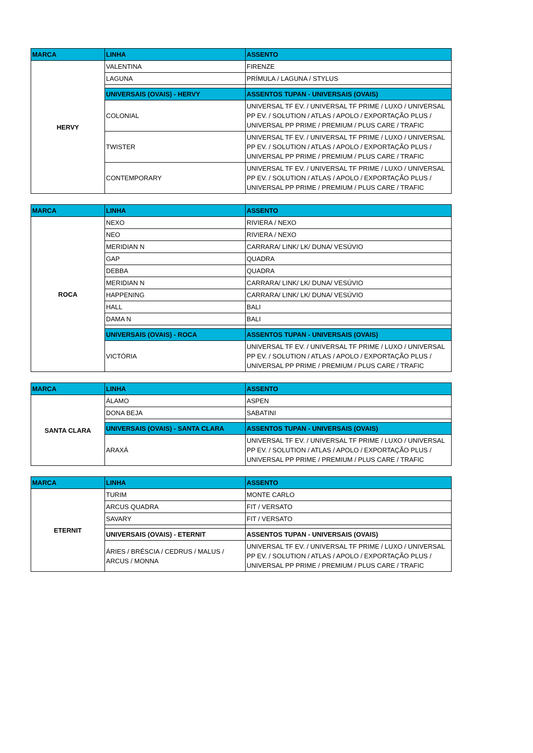| MARCA | LINHA | ASSENTO |
| --- | --- | --- |
| HERVY | VALENTINA | FIRENZE |
| | LAGUNA | PRÍMULA / LAGUNA / STYLUS |
| | UNIVERSAIS (OVAIS) - HERVY | ASSENTOS TUPAN - UNIVERSAIS (OVAIS) |
| | COLONIAL | UNIVERSAL TF EV. / UNIVERSAL TF PRIME / LUXO / UNIVERSAL PP EV. / SOLUTION / ATLAS / APOLO / EXPORTAÇÃO PLUS / UNIVERSAL PP PRIME / PREMIUM / PLUS CARE / TRAFIC |
| | TWISTER | UNIVERSAL TF EV. / UNIVERSAL TF PRIME / LUXO / UNIVERSAL PP EV. / SOLUTION / ATLAS / APOLO / EXPORTAÇÃO PLUS / UNIVERSAL PP PRIME / PREMIUM / PLUS CARE / TRAFIC |
| | CONTEMPORARY | UNIVERSAL TF EV. / UNIVERSAL TF PRIME / LUXO / UNIVERSAL PP EV. / SOLUTION / ATLAS / APOLO / EXPORTAÇÃO PLUS / UNIVERSAL PP PRIME / PREMIUM / PLUS CARE / TRAFIC |
| MARCA | LINHA | ASSENTO |
| --- | --- | --- |
| ROCA | NEXO | RIVIERA / NEXO |
| | NEO | RIVIERA / NEXO |
| | MERIDIAN N | CARRARA/ LINK/ LK/ DUNA/ VESÚVIO |
| | GAP | QUADRA |
| | DEBBA | QUADRA |
| | MERIDIAN N | CARRARA/ LINK/ LK/ DUNA/ VESÚVIO |
| | HAPPENING | CARRARA/ LINK/ LK/ DUNA/ VESÚVIO |
| | HALL | BALI |
| | DAMA N | BALI |
| | UNIVERSAIS (OVAIS) - ROCA | ASSENTOS TUPAN - UNIVERSAIS (OVAIS) |
| | VICTÓRIA | UNIVERSAL TF EV. / UNIVERSAL TF PRIME / LUXO / UNIVERSAL PP EV. / SOLUTION / ATLAS / APOLO / EXPORTAÇÃO PLUS / UNIVERSAL PP PRIME / PREMIUM / PLUS CARE / TRAFIC |
| MARCA | LINHA | ASSENTO |
| --- | --- | --- |
| SANTA CLARA | ÁLAMO | ASPEN |
| | DONA BEJA | SABATINI |
| | UNIVERSAIS (OVAIS) - SANTA CLARA | ASSENTOS TUPAN - UNIVERSAIS (OVAIS) |
| | ARAXÁ | UNIVERSAL TF EV. / UNIVERSAL TF PRIME / LUXO / UNIVERSAL PP EV. / SOLUTION / ATLAS / APOLO / EXPORTAÇÃO PLUS / UNIVERSAL PP PRIME / PREMIUM / PLUS CARE / TRAFIC |
| MARCA | LINHA | ASSENTO |
| --- | --- | --- |
| ETERNIT | TURIM | MONTE CARLO |
| | ARCUS QUADRA | FIT / VERSATO |
| | SAVARY | FIT / VERSATO |
| | UNIVERSAIS (OVAIS) - ETERNIT | ASSENTOS TUPAN - UNIVERSAIS (OVAIS) |
| | ÁRIES / BRÉSCIA / CEDRUS / MALUS / ARCUS / MONNA | UNIVERSAL TF EV. / UNIVERSAL TF PRIME / LUXO / UNIVERSAL PP EV. / SOLUTION / ATLAS / APOLO / EXPORTAÇÃO PLUS / UNIVERSAL PP PRIME / PREMIUM / PLUS CARE / TRAFIC |